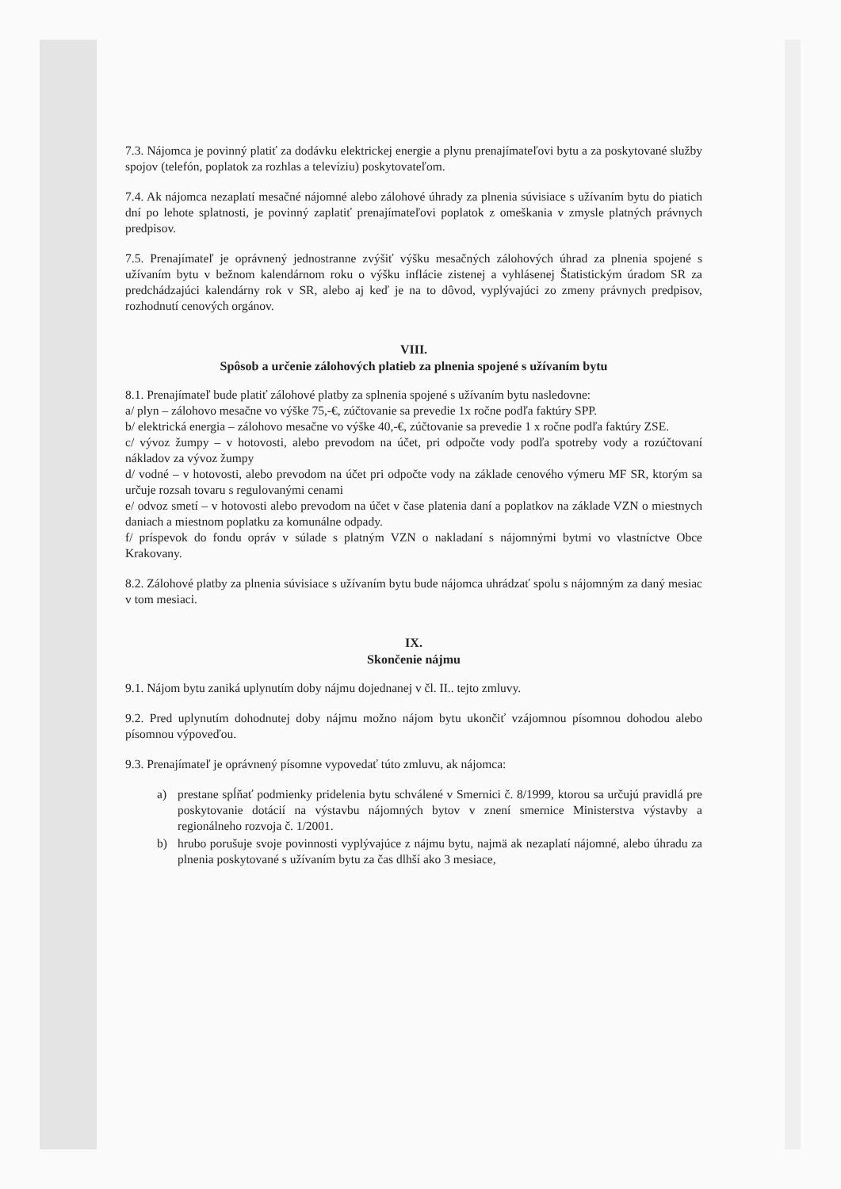7.3. Nájomca je povinný platiť za dodávku elektrickej energie a plynu prenajímateľovi bytu a za poskytované služby spojov (telefón, poplatok za rozhlas a televíziu) poskytovateľom.
7.4. Ak nájomca nezaplatí mesačné nájomné alebo zálohové úhrady za plnenia súvisiace s užívaním bytu do piatich dní po lehote splatnosti, je povinný zaplatiť prenajímateľovi poplatok z omeškania v zmysle platných právnych predpisov.
7.5. Prenajímateľ je oprávnený jednostranne zvýšiť výšku mesačných zálohových úhrad za plnenia spojené s užívaním bytu v bežnom kalendárnom roku o výšku inflácie zistenej a vyhlásenej Štatistickým úradom SR za predchádzajúci kalendárny rok v SR, alebo aj keď je na to dôvod, vyplývajúci zo zmeny právnych predpisov, rozhodnutí cenových orgánov.
VIII.
Spôsob a určenie zálohových platieb za plnenia spojené s užívaním bytu
8.1. Prenajímateľ bude platiť zálohové platby za splnenia spojené s užívaním bytu nasledovne:
a/ plyn – zálohovo mesačne vo výške 75,-€, zúčtovanie sa prevedie 1x ročne podľa faktúry SPP.
b/ elektrická energia – zálohovo mesačne vo výške 40,-€, zúčtovanie sa prevedie 1 x ročne podľa faktúry ZSE.
c/ vývoz žumpy – v hotovosti, alebo prevodom na účet, pri odpočte vody podľa spotreby vody a rozúčtovaní nákladov za vývoz žumpy
d/ vodné – v hotovosti, alebo prevodom na účet pri odpočte vody na základe cenového výmeru MF SR, ktorým sa určuje rozsah tovaru s regulovanými cenami
e/ odvoz smetí – v hotovosti alebo prevodom na účet v čase platenia daní a poplatkov na základe VZN o miestnych daniach a miestnom poplatku za komunálne odpady.
f/ príspevok do fondu opráv v súlade s platným VZN o nakladaní s nájomnými bytmi vo vlastníctve Obce Krakovany.
8.2. Zálohové platby za plnenia súvisiace s užívaním bytu bude nájomca uhrádzať spolu s nájomným za daný mesiac v tom mesiaci.
IX.
Skončenie nájmu
9.1. Nájom bytu zaniká uplynutím doby nájmu dojednanej v čl. II.. tejto zmluvy.
9.2. Pred uplynutím dohodnutej doby nájmu možno nájom bytu ukončiť vzájomnou písomnou dohodou alebo písomnou výpoveďou.
9.3. Prenajímateľ je oprávnený písomne vypovedať túto zmluvu, ak nájomca:
a) prestane spĺňať podmienky pridelenia bytu schválené v Smernici č. 8/1999, ktorou sa určujú pravidlá pre poskytovanie dotácií na výstavbu nájomných bytov v znení smernice Ministerstva výstavby a regionálneho rozvoja č. 1/2001.
b) hrubo porušuje svoje povinnosti vyplývajúce z nájmu bytu, najmä ak nezaplatí nájomné, alebo úhradu za plnenia poskytované s užívaním bytu za čas dlhší ako 3 mesiace,